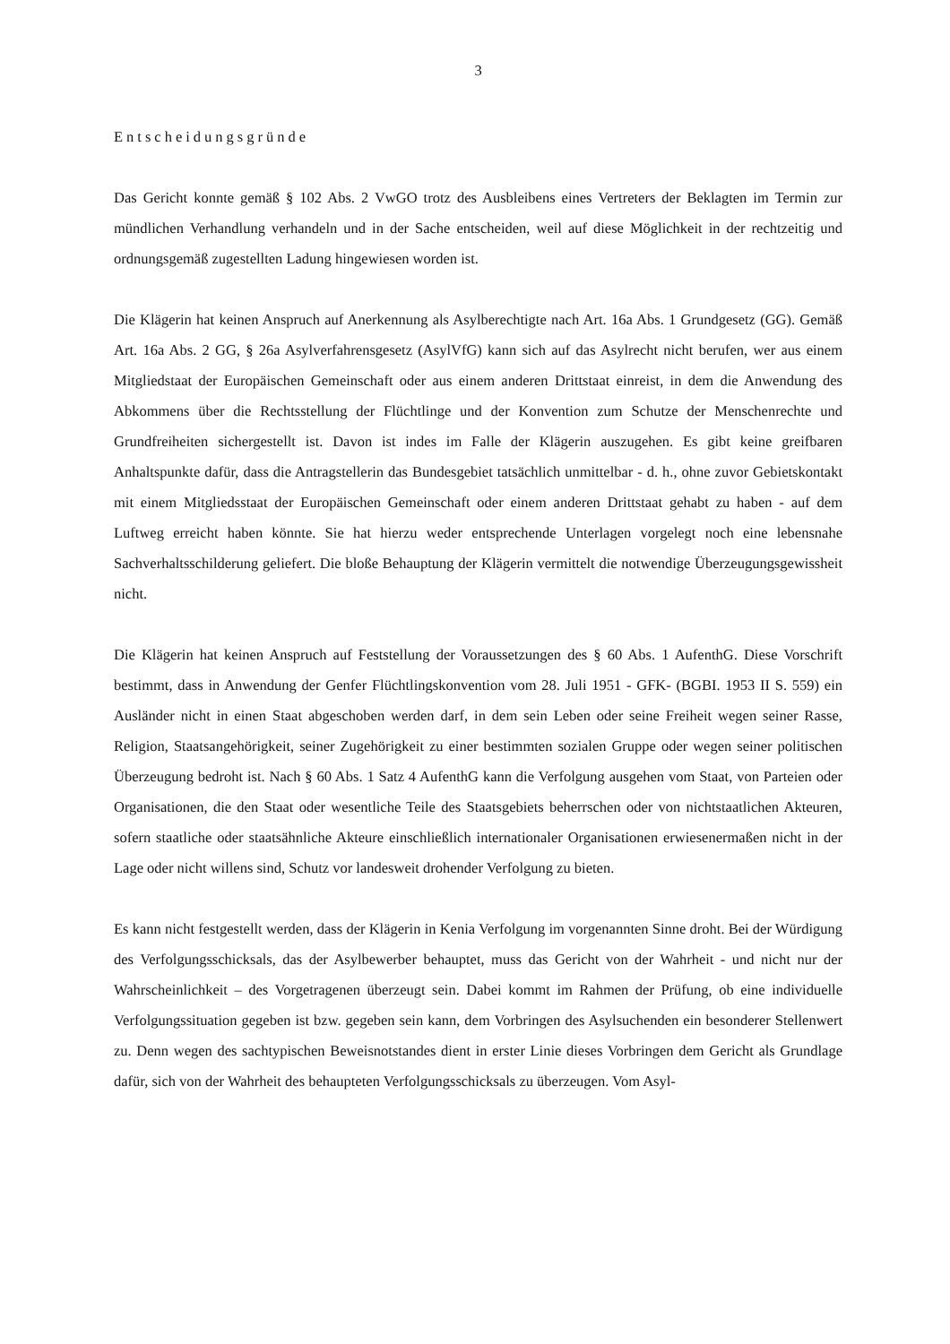3
Entscheidungsgründe
Das Gericht konnte gemäß § 102 Abs. 2 VwGO trotz des Ausbleibens eines Vertreters der Beklagten im Termin zur mündlichen Verhandlung verhandeln und in der Sache entscheiden, weil auf diese Möglichkeit in der rechtzeitig und ordnungsgemäß zugestellten Ladung hingewiesen worden ist.
Die Klägerin hat keinen Anspruch auf Anerkennung als Asylberechtigte nach Art. 16a Abs. 1 Grundgesetz (GG). Gemäß Art. 16a Abs. 2 GG, § 26a Asylverfahrensgesetz (AsylVfG) kann sich auf das Asylrecht nicht berufen, wer aus einem Mitgliedstaat der Europäischen Gemeinschaft oder aus einem anderen Drittstaat einreist, in dem die Anwendung des Abkommens über die Rechtsstellung der Flüchtlinge und der Konvention zum Schutze der Menschenrechte und Grundfreiheiten sichergestellt ist. Davon ist indes im Falle der Klägerin auszugehen. Es gibt keine greifbaren Anhaltspunkte dafür, dass die Antragstellerin das Bundesgebiet tatsächlich unmittelbar - d. h., ohne zuvor Gebietskontakt mit einem Mitgliedsstaat der Europäischen Gemeinschaft oder einem anderen Drittstaat gehabt zu haben - auf dem Luftweg erreicht haben könnte. Sie hat hierzu weder entsprechende Unterlagen vorgelegt noch eine lebensnahe Sachverhaltsschilderung geliefert. Die bloße Behauptung der Klägerin vermittelt die notwendige Überzeugungsgewissheit nicht.
Die Klägerin hat keinen Anspruch auf Feststellung der Voraussetzungen des § 60 Abs. 1 AufenthG. Diese Vorschrift bestimmt, dass in Anwendung der Genfer Flüchtlingskonvention vom 28. Juli 1951 - GFK- (BGBI. 1953 II S. 559) ein Ausländer nicht in einen Staat abgeschoben werden darf, in dem sein Leben oder seine Freiheit wegen seiner Rasse, Religion, Staatsangehörigkeit, seiner Zugehörigkeit zu einer bestimmten sozialen Gruppe oder wegen seiner politischen Überzeugung bedroht ist. Nach § 60 Abs. 1 Satz 4 AufenthG kann die Verfolgung ausgehen vom Staat, von Parteien oder Organisationen, die den Staat oder wesentliche Teile des Staatsgebiets beherrschen oder von nichtstaatlichen Akteuren, sofern staatliche oder staatsähnliche Akteure einschließlich internationaler Organisationen erwiesenermaßen nicht in der Lage oder nicht willens sind, Schutz vor landesweit drohender Verfolgung zu bieten.
Es kann nicht festgestellt werden, dass der Klägerin in Kenia Verfolgung im vorgenannten Sinne droht. Bei der Würdigung des Verfolgungsschicksals, das der Asylbewerber behauptet, muss das Gericht von der Wahrheit - und nicht nur der Wahrscheinlichkeit – des Vorgetragenen überzeugt sein. Dabei kommt im Rahmen der Prüfung, ob eine individuelle Verfolgungssituation gegeben ist bzw. gegeben sein kann, dem Vorbringen des Asylsuchenden ein besonderer Stellenwert zu. Denn wegen des sachtypischen Beweisnotstandes dient in erster Linie dieses Vorbringen dem Gericht als Grundlage dafür, sich von der Wahrheit des behaupteten Verfolgungsschicksals zu überzeugen. Vom Asyl-